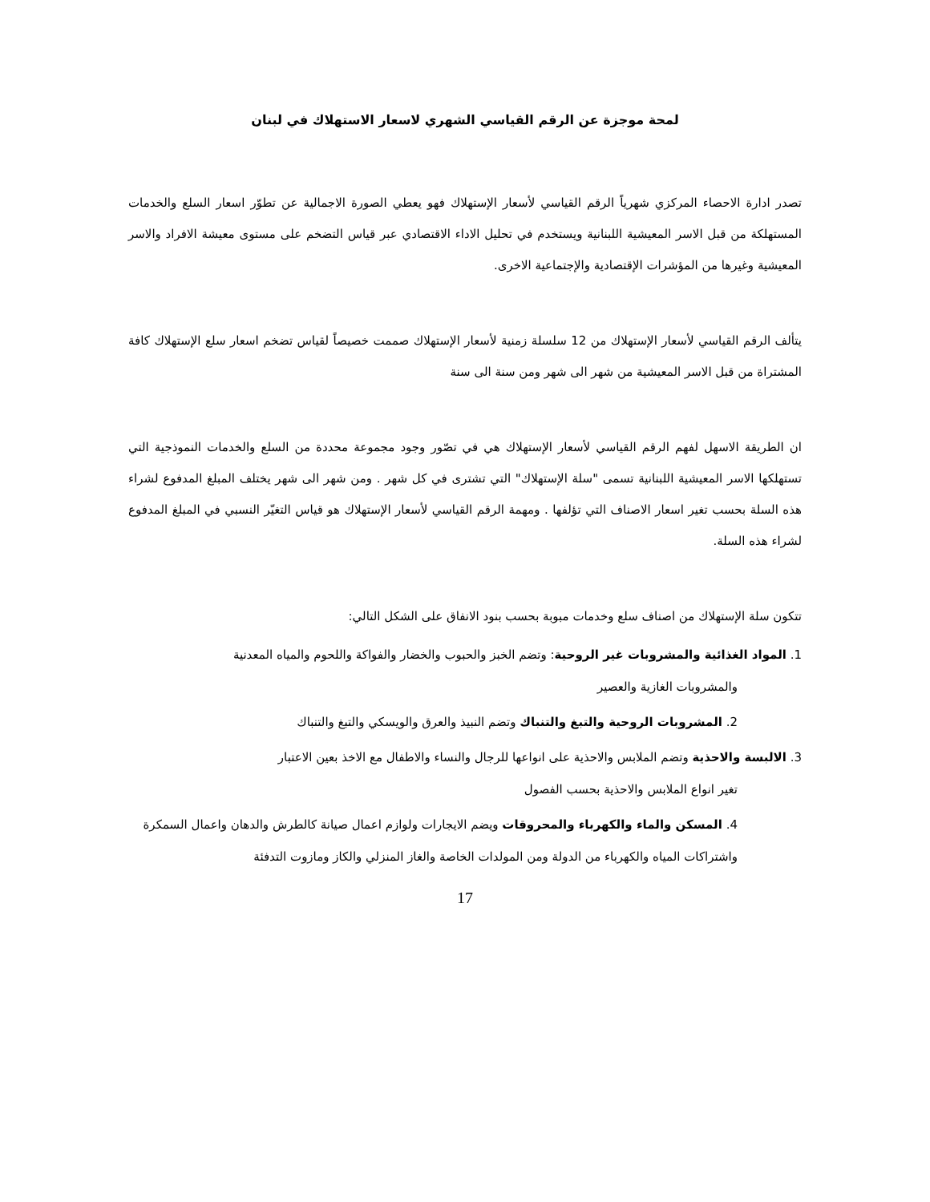لمحة موجزة عن الرقم القياسي الشهري لاسعار الاستهلاك في لبنان
تصدر ادارة الاحصاء المركزي شهرياً الرقم القياسي لأسعار الإستهلاك فهو يعطي الصورة الاجمالية عن تطوّر اسعار السلع والخدمات المستهلكة من قبل الاسر المعيشية اللبنانية ويستخدم في تحليل الاداء الاقتصادي عبر قياس التضخم على مستوى معيشة الافراد والاسر المعيشية وغيرها من المؤشرات الإقتصادية والإجتماعية الاخرى.
يتألف الرقم القياسي لأسعار الإستهلاك من 12 سلسلة زمنية لأسعار الإستهلاك صممت خصيصاً لقياس تضخم اسعار سلع الإستهلاك كافة المشتراة من قبل الاسر المعيشية من شهر الى شهر ومن سنة الى سنة
ان الطريقة الاسهل لفهم الرقم القياسي لأسعار الإستهلاك هي في تصّور وجود مجموعة محددة من السلع والخدمات النموذجية التي تستهلكها الاسر المعيشية اللبنانية تسمى "سلة الإستهلاك" التي تشترى في كل شهر . ومن شهر الى شهر يختلف المبلغ المدفوع لشراء هذه السلة بحسب تغير اسعار الاصناف التي تؤلفها . ومهمة الرقم القياسي لأسعار الإستهلاك هو قياس التغيّر النسبي في المبلغ المدفوع لشراء هذه السلة.
تتكون سلة الإستهلاك من اصناف سلع وخدمات مبوبة بحسب بنود الانفاق على الشكل التالي:
1. المواد الغذائية والمشروبات غير الروحية: وتضم الخبز والحبوب والخضار والفواكة واللحوم والمياه المعدنية
والمشروبات الغازية والعصير
2. المشروبات الروحية والتبغ والتنباك وتضم النبيذ والعرق والويسكي والتبغ والتنباك
3. الالبسة والاحذية وتضم الملابس والاحذية على انواعها للرجال والنساء والاطفال مع الاخذ بعين الاعتبار
تغير انواع الملابس والاحذية بحسب الفصول
4. المسكن والماء والكهرباء والمحروقات ويضم الايجارات ولوازم اعمال صيانة كالطرش والدهان واعمال السمكرة واشتراكات المياه والكهرباء من الدولة ومن المولدات الخاصة والغاز المنزلي والكاز ومازوت التدفئة
17